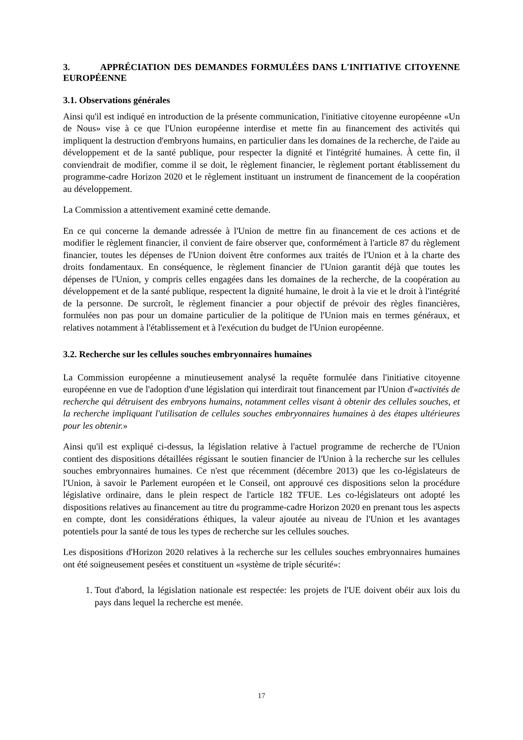3. APPRÉCIATION DES DEMANDES FORMULÉES DANS L'INITIATIVE CITOYENNE EUROPÉENNE
3.1. Observations générales
Ainsi qu'il est indiqué en introduction de la présente communication, l'initiative citoyenne européenne «Un de Nous» vise à ce que l'Union européenne interdise et mette fin au financement des activités qui impliquent la destruction d'embryons humains, en particulier dans les domaines de la recherche, de l'aide au développement et de la santé publique, pour respecter la dignité et l'intégrité humaines. À cette fin, il conviendrait de modifier, comme il se doit, le règlement financier, le règlement portant établissement du programme-cadre Horizon 2020 et le règlement instituant un instrument de financement de la coopération au développement.
La Commission a attentivement examiné cette demande.
En ce qui concerne la demande adressée à l'Union de mettre fin au financement de ces actions et de modifier le règlement financier, il convient de faire observer que, conformément à l'article 87 du règlement financier, toutes les dépenses de l'Union doivent être conformes aux traités de l'Union et à la charte des droits fondamentaux. En conséquence, le règlement financier de l'Union garantit déjà que toutes les dépenses de l'Union, y compris celles engagées dans les domaines de la recherche, de la coopération au développement et de la santé publique, respectent la dignité humaine, le droit à la vie et le droit à l'intégrité de la personne. De surcroît, le règlement financier a pour objectif de prévoir des règles financières, formulées non pas pour un domaine particulier de la politique de l'Union mais en termes généraux, et relatives notamment à l'établissement et à l'exécution du budget de l'Union européenne.
3.2. Recherche sur les cellules souches embryonnaires humaines
La Commission européenne a minutieusement analysé la requête formulée dans l'initiative citoyenne européenne en vue de l'adoption d'une législation qui interdirait tout financement par l'Union d'«activités de recherche qui détruisent des embryons humains, notamment celles visant à obtenir des cellules souches, et la recherche impliquant l'utilisation de cellules souches embryonnaires humaines à des étapes ultérieures pour les obtenir.»
Ainsi qu'il est expliqué ci-dessus, la législation relative à l'actuel programme de recherche de l'Union contient des dispositions détaillées régissant le soutien financier de l'Union à la recherche sur les cellules souches embryonnaires humaines. Ce n'est que récemment (décembre 2013) que les co-législateurs de l'Union, à savoir le Parlement européen et le Conseil, ont approuvé ces dispositions selon la procédure législative ordinaire, dans le plein respect de l'article 182 TFUE. Les co-législateurs ont adopté les dispositions relatives au financement au titre du programme-cadre Horizon 2020 en prenant tous les aspects en compte, dont les considérations éthiques, la valeur ajoutée au niveau de l'Union et les avantages potentiels pour la santé de tous les types de recherche sur les cellules souches.
Les dispositions d'Horizon 2020 relatives à la recherche sur les cellules souches embryonnaires humaines ont été soigneusement pesées et constituent un «système de triple sécurité»:
1. Tout d'abord, la législation nationale est respectée: les projets de l'UE doivent obéir aux lois du pays dans lequel la recherche est menée.
17